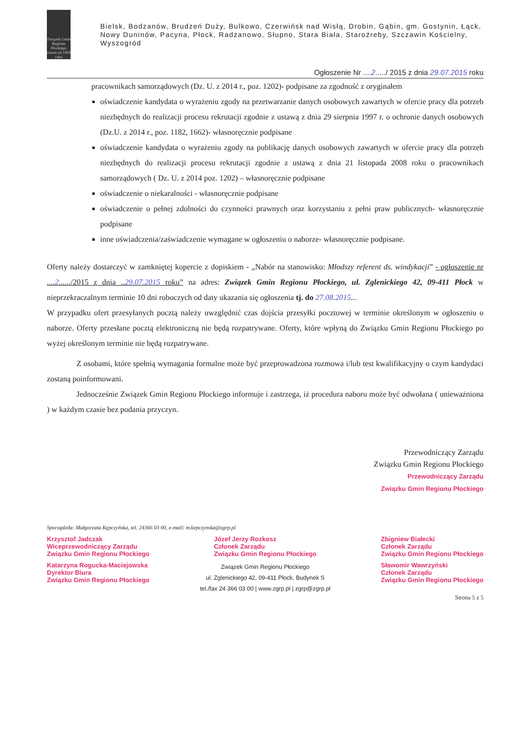Związek Gmin Regionu Płockiego
razem od 1994 roku
Bielsk, Bodzanów, Brudzeń Duży, Bulkowo, Czerwińsk nad Wisłą, Drobin, Gąbin, gm. Gostynin, Łąck, Nowy Duninów, Pacyna, Płock, Radzanowo, Słupno, Stara Biała, Staroźreby, Szczawin Kościelny, Wyszogród
Ogłoszenie Nr ....2...../ 2015 z dnia 29.07.2015 roku
pracownikach samorządowych (Dz. U. z 2014 r., poz. 1202)- podpisane za zgodność z oryginałem
oświadczenie kandydata o wyrażeniu zgody na przetwarzanie danych osobowych zawartych w ofercie pracy dla potrzeb niezbędnych do realizacji procesu rekrutacji zgodnie z ustawą z dnia 29 sierpnia 1997 r. o ochronie danych osobowych (Dz.U. z 2014 r., poz. 1182, 1662)- własnoręcznie podpisane
oświadczenie kandydata o wyrażeniu zgody na publikację danych osobowych zawartych w ofercie pracy dla potrzeb niezbędnych do realizacji procesu rekrutacji zgodnie z ustawą z dnia 21 listopada 2008 roku o pracownikach samorządowych ( Dz. U. z 2014 poz. 1202) – własnoręcznie podpisane
oświadczenie o niekaralności - własnoręcznie podpisane
oświadczenie o pełnej zdolności do czynności prawnych oraz korzystaniu z pełni praw publicznych- własnoręcznie podpisane
inne oświadczenia/zaświadczenie wymagane w ogłoszeniu o naborze- własnoręcznie podpisane.
Oferty należy dostarczyć w zamkniętej kopercie z dopiskiem - „Nabór na stanowisko: Młodszy referent ds. windykacji” - ogłoszenie nr ....2....../2015 z dnia ..29.07.2015 roku” na adres: Związek Gmin Regionu Płockiego, ul. Zglenickiego 42, 09-411 Płock w nieprzekraczalnym terminie 10 dni roboczych od daty ukazania się ogłoszenia tj. do 27.08.2015...
W przypadku ofert przesyłanych pocztą należy uwzględnić czas dojścia przesyłki pocztowej w terminie określonym w ogłoszeniu o naborze. Oferty przesłane pocztą elektroniczną nie będą rozpatrywane. Oferty, które wpłyną do Związku Gmin Regionu Płockiego po wyżej określonym terminie nie będą rozpatrywane.
Z osobami, które spełnią wymagania formalne może być przeprowadzona rozmowa i/lub test kwalifikacyjny o czym kandydaci zostaną poinformowani.
Jednocześnie Związek Gmin Regionu Płockiego informuje i zastrzega, iż procedura naboru może być odwołana ( unieważniona ) w każdym czasie bez podania przyczyn.
Przewodniczący Zarządu
Związku Gmin Regionu Płockiego
Przewodniczący Zarządu
Związku Gmin Regionu Płockiego
Sporządziła: Małgorzata Kępczyńska, tel. 24366 03 00, e-mail: m.kepczynska@zgrp.pl
Krzysztof Jadczak
Wiceprzewodniczący Zarządu
Związku Gmin Regionu Płockiego Józef Jerzy Rozkosz
Członek Zarządu
Związku Gmin Regionu Płockiego Zbigniew Białecki
Członek Zarządu
Związku Gmin Regionu Płockiego
Katarzyna Rogucka-Maciejowska
Dyrektor Biura
Związku Gmin Regionu Płockiego Związek Gmin Regionu Płockiego
ul. Zglenickiego 42, 09-411 Płock, Budynek S
tel./fax 24 366 03 00 | www.zgrp.pl | zgrp@zgrp.pl Sławomir Wawrzyński
Członek Zarządu
Związku Gmin Regionu Płockiego
Strona 5 z 5